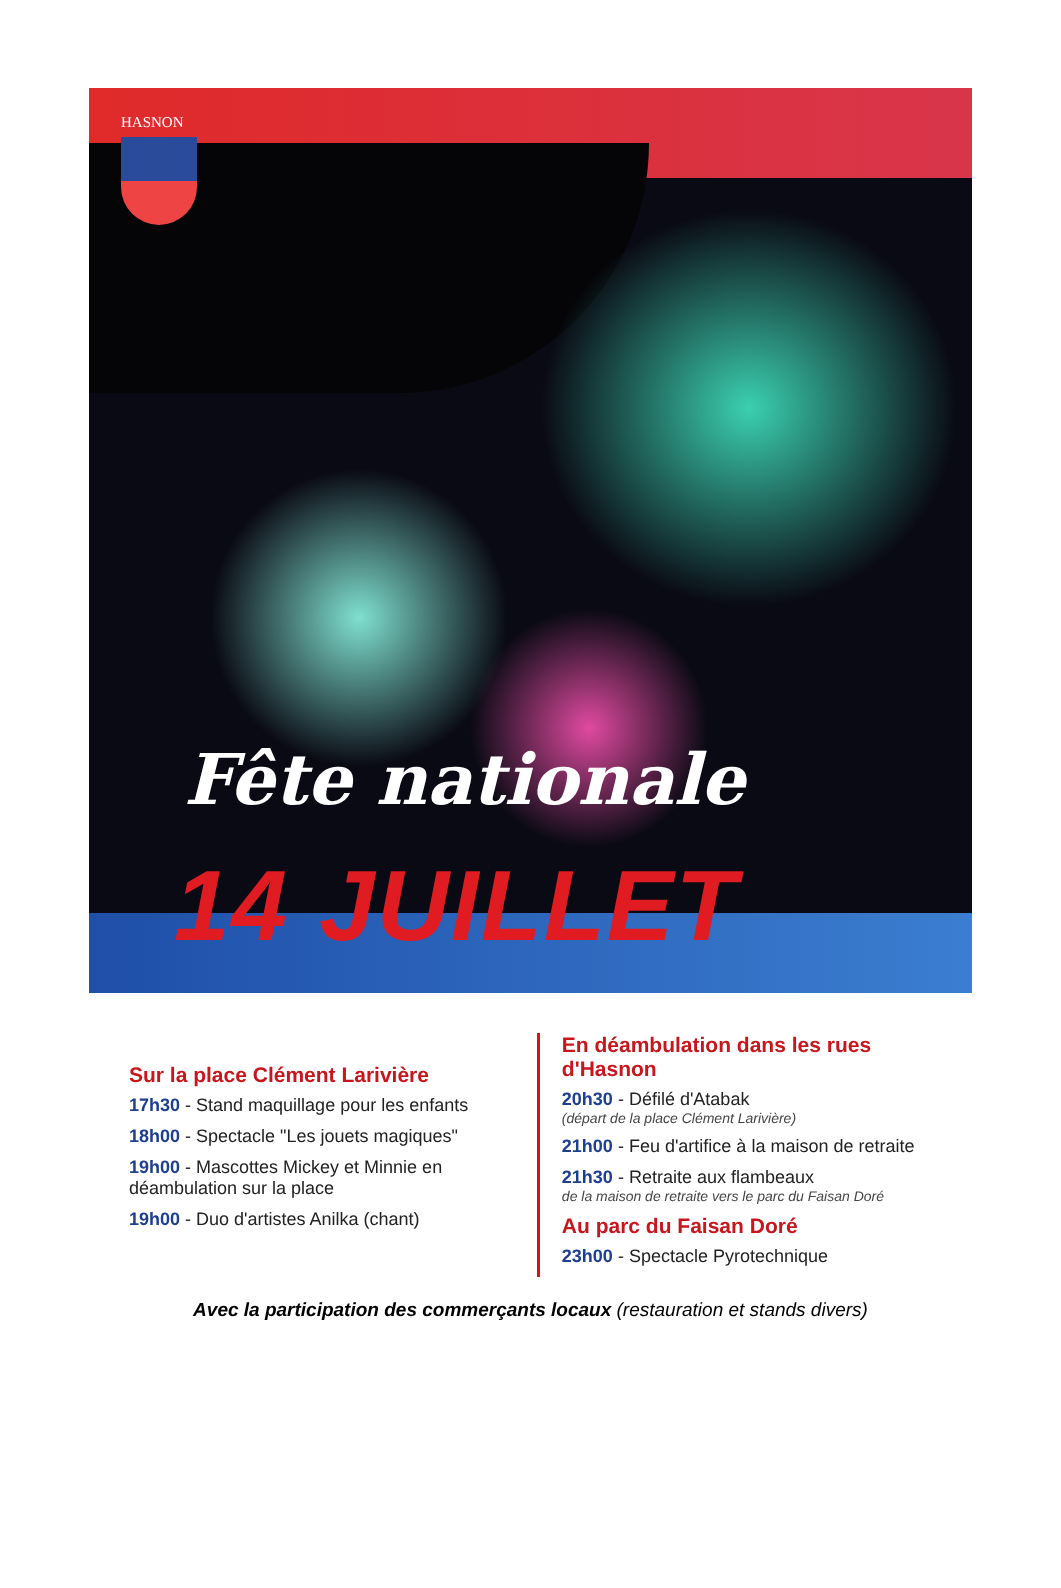HASNON
Fête nationale
14 JUILLET
Sur la place Clément Larivière
17h30 - Stand maquillage pour les enfants
18h00 - Spectacle "Les jouets magiques"
19h00 - Mascottes Mickey et Minnie en déambulation sur la place
19h00 - Duo d'artistes Anilka (chant)
En déambulation dans les rues d'Hasnon
20h30 - Défilé d'Atabak
(départ de la place Clément Larivière)
21h00 - Feu d'artifice à la maison de retraite
21h30 - Retraite aux flambeaux
de la maison de retraite vers le parc du Faisan Doré
Au parc du Faisan Doré
23h00 - Spectacle Pyrotechnique
Avec la participation des commerçants locaux (restauration et stands divers)